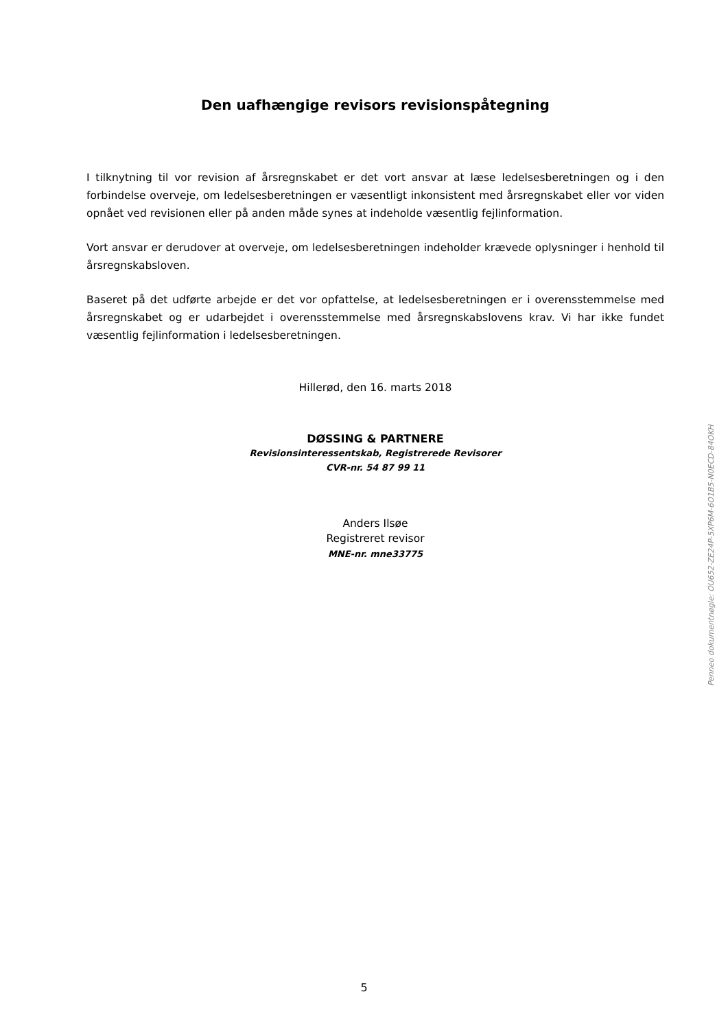Den uafhængige revisors revisionspåtegning
I tilknytning til vor revision af årsregnskabet er det vort ansvar at læse ledelsesberetningen og i den forbindelse overveje, om ledelsesberetningen er væsentligt inkonsistent med årsregnskabet eller vor viden opnået ved revisionen eller på anden måde synes at indeholde væsentlig fejlinformation.
Vort ansvar er derudover at overveje, om ledelsesberetningen indeholder krævede oplysninger i henhold til årsregnskabsloven.
Baseret på det udførte arbejde er det vor opfattelse, at ledelsesberetningen er i overensstemmelse med årsregnskabet og er udarbejdet i overensstemmelse med årsregnskabslovens krav. Vi har ikke fundet væsentlig fejlinformation i ledelsesberetningen.
Hillerød, den 16. marts 2018
DØSSING & PARTNERE
Revisionsinteressentskab, Registrerede Revisorer
CVR-nr. 54 87 99 11
Anders Ilsøe
Registreret revisor
MNE-nr. mne33775
Penneo dokumentnøgle: OU652-ZE24P-5XP6M-6O1B5-N0ECD-84OKH
5